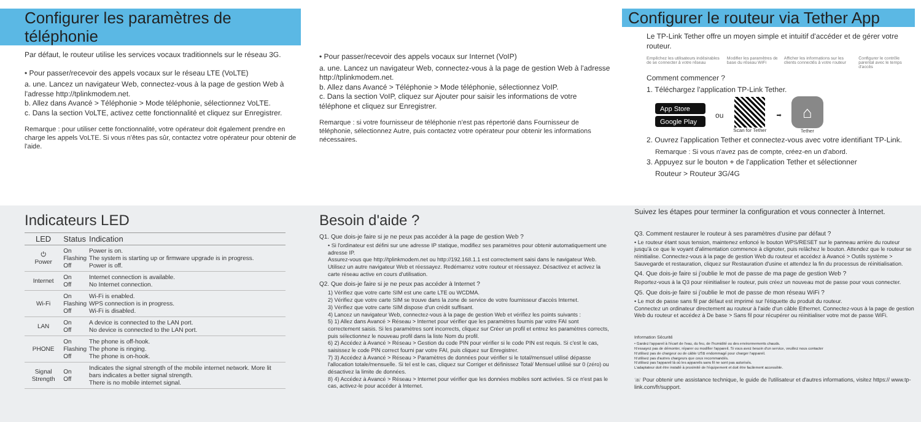Configurer les paramètres de téléphonie
Par défaut, le routeur utilise les services vocaux traditionnels sur le réseau 3G.
• Pour passer/recevoir des appels vocaux sur le réseau LTE (VoLTE)
a. une. Lancez un navigateur Web, connectez-vous à la page de gestion Web à l'adresse http://tplinkmodem.net.
b. Allez dans Avancé > Téléphonie > Mode téléphonie, sélectionnez VoLTE.
c. Dans la section VoLTE, activez cette fonctionnalité et cliquez sur Enregistrer.
Remarque : pour utiliser cette fonctionnalité, votre opérateur doit également prendre en charge les appels VoLTE. Si vous n'êtes pas sûr, contactez votre opérateur pour obtenir de l'aide.
• Pour passer/recevoir des appels vocaux sur Internet (VoIP)
a. une. Lancez un navigateur Web, connectez-vous à la page de gestion Web à l'adresse
http://tplinkmodem.net.
b. Allez dans Avancé > Téléphonie > Mode téléphonie, sélectionnez VoIP.
c. Dans la section VoIP, cliquez sur Ajouter pour saisir les informations de votre téléphone et cliquez sur Enregistrer.
Remarque : si votre fournisseur de téléphonie n'est pas répertorié dans Fournisseur de téléphonie, sélectionnez Autre, puis contactez votre opérateur pour obtenir les informations nécessaires.
Configurer le routeur via Tether App
Le TP-Link Tether offre un moyen simple et intuitif d'accéder et de gérer votre routeur.
Empêchez les utilisateurs indésirables de se connecter à votre réseau Modifier les paramètres de base du réseau WiFi Afficher les informations sur les clients connectés à votre routeur Configurer le contrôle parental avec le temps d'accès
Comment commencer ?
1. Téléchargez l'application TP-Link Tether.
App Store
Google Play
ou
Scan for Tether
➡
⌂
Tether
2. Ouvrez l'application Tether et connectez-vous avec votre identifiant TP-Link.
Remarque : Si vous n'avez pas de compte, créez-en un d'abord.
3. Appuyez sur le bouton + de l'application Tether et sélectionner
Routeur > Routeur 3G/4G
Indicateurs LED
| LED | Status | Indication |
| --- | --- | --- |
| ⏻ Power | On Flashing Off | Power is on. The system is starting up or firmware upgrade is in progress. Power is off. |
| Internet | On Off | Internet connection is available. No Internet connection. |
| Wi-Fi | On Flashing Off | Wi-Fi is enabled. WPS connection is in progress. Wi-Fi is disabled. |
| LAN | On Off | A device is connected to the LAN port. No device is connected to the LAN port. |
| PHONE | On Flashing Off | The phone is off-hook. The phone is ringing. The phone is on-hook. |
| Signal Strength | On Off | Indicates the signal strength of the mobile internet network. More lit bars indicates a better signal strength. There is no mobile internet signal. |
Besoin d'aide ?
Q1. Que dois-je faire si je ne peux pas accéder à la page de gestion Web ?
• Si l'ordinateur est défini sur une adresse IP statique, modifiez ses paramètres pour obtenir automatiquement une adresse IP.
Assurez-vous que http://tplinkmodem.net ou http://192.168.1.1 est correctement saisi dans le navigateur Web. Utilisez un autre navigateur Web et réessayez. Redémarrez votre routeur et réessayez. Désactivez et activez la carte réseau active en cours d'utilisation.
Q2. Que dois-je faire si je ne peux pas accéder à Internet ?
1) Vérifiez que votre carte SIM est une carte LTE ou WCDMA.
2) Vérifiez que votre carte SIM se trouve dans la zone de service de votre fournisseur d'accès Internet.
3) Vérifiez que votre carte SIM dispose d'un crédit suffisant.
4) Lancez un navigateur Web, connectez-vous à la page de gestion Web et vérifiez les points suivants :
5) 1) Allez dans Avancé > Réseau > Internet pour vérifier que les paramètres fournis par votre FAI sont correctement saisis. Si les paramètres sont incorrects, cliquez sur Créer un profil et entrez les paramètres corrects, puis sélectionnez le nouveau profil dans la liste Nom du profil.
6) 2) Accédez à Avancé > Réseau > Gestion du code PIN pour vérifier si le code PIN est requis. Si c'est le cas, saisissez le code PIN correct fourni par votre FAI, puis cliquez sur Enregistrer.
7) 3) Accédez à Avancé > Réseau > Paramètres de données pour vérifier si le total/mensuel utilisé dépasse l'allocation totale/mensuelle. Si tel est le cas, cliquez sur Corriger et définissez Total/ Mensuel utilisé sur 0 (zéro) ou désactivez la limite de données.
8) 4) Accédez à Avancé > Réseau > Internet pour vérifier que les données mobiles sont activées. Si ce n'est pas le cas, activez-le pour accéder à Internet.
Suivez les étapes pour terminer la configuration et vous connecter à Internet.
Q3. Comment restaurer le routeur à ses paramètres d'usine par défaut ?
• Le routeur étant sous tension, maintenez enfoncé le bouton WPS/RESET sur le panneau arrière du routeur jusqu'à ce que le voyant d'alimentation commence à clignoter, puis relâchez le bouton. Attendez que le routeur se réinitialise. Connectez-vous à la page de gestion Web du routeur et accédez à Avancé > Outils système > Sauvegarde et restauration, cliquez sur Restauration d'usine et attendez la fin du processus de réinitialisation.
Q4. Que dois-je faire si j'oublie le mot de passe de ma page de gestion Web ?
Reportez-vous à la Q3 pour réinitialiser le routeur, puis créez un nouveau mot de passe pour vous connecter.
Q5. Que dois-je faire si j'oublie le mot de passe de mon réseau WiFi ?
• Le mot de passe sans fil par défaut est imprimé sur l'étiquette du produit du routeur.
Connectez un ordinateur directement au routeur à l'aide d'un câble Ethernet. Connectez-vous à la page de gestion Web du routeur et accédez à De base > Sans fil pour récupérer ou réinitialiser votre mot de passe WiFi.
Information Sécurité
• Gardez l'appareil à l'écart de l'eau, du feu, de l'humidité ou des environnements chauds.
N'essayez pas de démonter, réparer ou modifier l'appareil. Si vous avez besoin d'un service, veuillez nous contacter
N'utilisez pas de chargeur ou de câble USB endommagé pour charger l'appareil.
N'utilisez pas d'autres chargeurs que ceux recommandés.
N'utilisez pas l'appareil là où les appareils sans fil ne sont pas autorisés.
L'adaptateur doit être installé à proximité de l'équipement et doit être facilement accessible.
☏ Pour obtenir une assistance technique, le guide de l'utilisateur et d'autres informations, visitez https:// www.tp-link.com/fr/support.